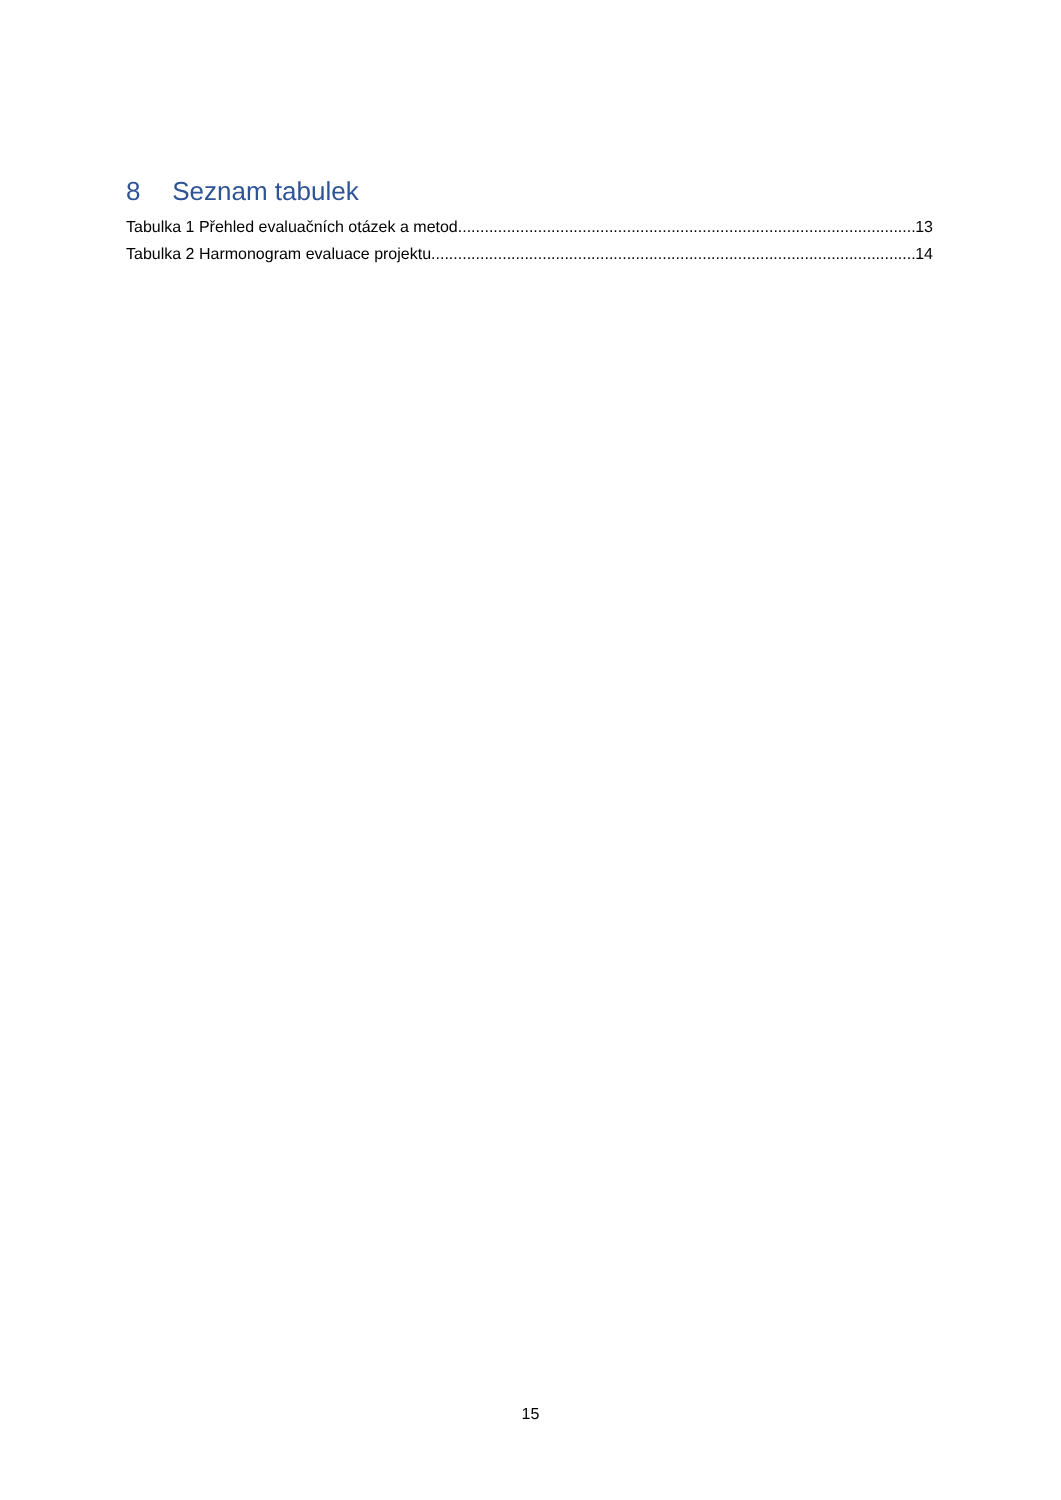8 Seznam tabulek
Tabulka 1 Přehled evaluačních otázek a metod 13
Tabulka 2 Harmonogram evaluace projektu 14
15